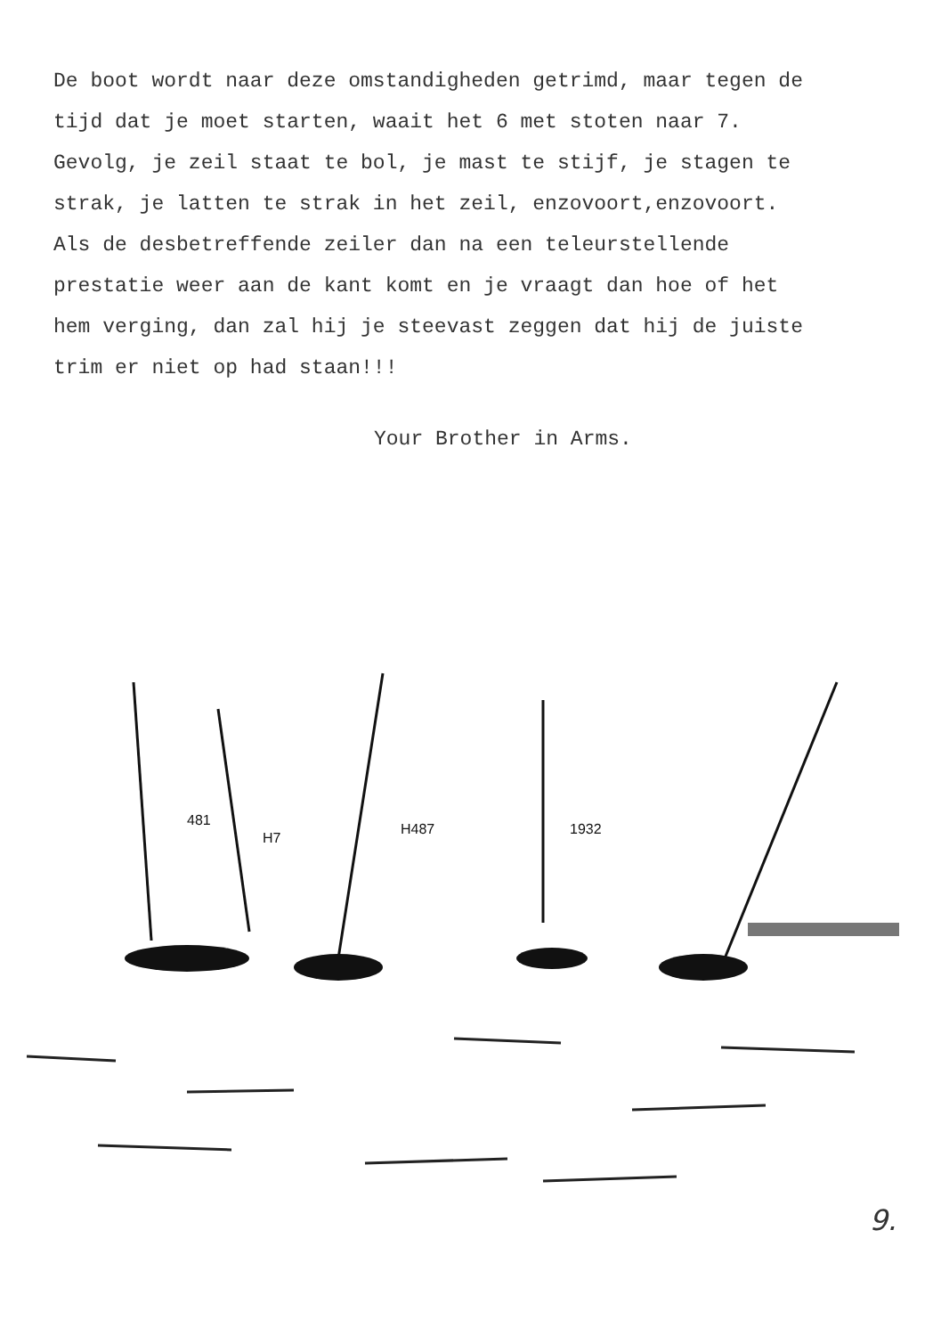De boot wordt naar deze omstandigheden getrimd, maar tegen de
tijd dat je moet starten, waait het 6 met stoten naar 7.
Gevolg, je zeil staat te bol, je mast te stijf, je stagen te
strak, je latten te strak in het zeil, enzovoort,enzovoort.
Als de desbetreffende zeiler dan na een teleurstellende
prestatie weer aan de kant komt en je vraagt dan hoe of het
hem verging, dan zal hij je steevast zeggen dat hij de juiste
trim er niet op had staan!!!
Your Brother in Arms.
481
H7
H487
1932
9.